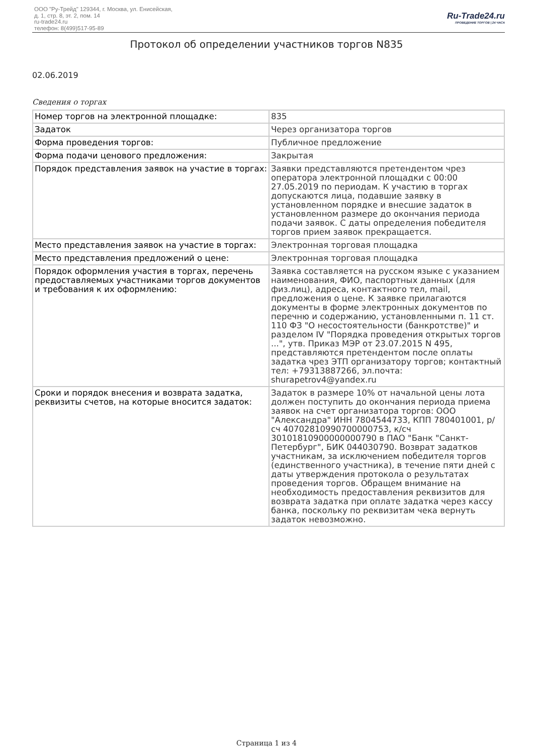ООО "Ру-Трейд" 129344, г. Москва, ул. Енисейская,
д. 1, стр. 8, эт. 2, пом. 14
ru-trade24.ru
телефон: 8(499)517-95-89
Ru-Trade24.ru
ПРОВЕДЕНИЕ ТОРГОВ | 24 ЧАСА
Протокол об определении участников торгов N835
02.06.2019
Сведения о торгах
| Номер торгов на электронной площадке: | 835 |
| Задаток | Через организатора торгов |
| Форма проведения торгов: | Публичное предложение |
| Форма подачи ценового предложения: | Закрытая |
| Порядок представления заявок на участие в торгах: | Заявки представляются претендентом чрез оператора электронной площадки с 00:00 27.05.2019 по периодам. К участию в торгах допускаются лица, подавшие заявку в установленном порядке и внесшие задаток в установленном размере до окончания периода подачи заявок. С даты определения победителя торгов прием заявок прекращается. |
| Место представления заявок на участие в торгах: | Электронная торговая площадка |
| Место представления предложений о цене: | Электронная торговая площадка |
| Порядок оформления участия в торгах, перечень предоставляемых участниками торгов документов и требования к их оформлению: | Заявка составляется на русском языке с указанием наименования, ФИО, паспортных данных (для физ.лиц), адреса, контактного тел, mail, предложения о цене. К заявке прилагаются документы в форме электронных документов по перечню и содержанию, установленными п. 11 ст. 110 ФЗ "О несостоятельности (банкротстве)" и разделом IV "Порядка проведения открытых торгов ...", утв. Приказ МЭР от 23.07.2015 N 495, представляются претендентом после оплаты задатка чрез ЭТП организатору торгов; контактный тел: +79313887266, эл.почта: shurapetrov4@yandex.ru |
| Сроки и порядок внесения и возврата задатка, реквизиты счетов, на которые вносится задаток: | Задаток в размере 10% от начальной цены лота должен поступить до окончания периода приема заявок на счет организатора торгов: ООО "Александра" ИНН 7804544733, КПП 780401001, р/сч 40702810990700000753, к/сч 30101810900000000790 в ПАО "Банк "Санкт-Петербург", БИК 044030790. Возврат задатков участникам, за исключением победителя торгов (единственного участника), в течение пяти дней с даты утверждения протокола о результатах проведения торгов. Обращем внимание на необходимость предоставления реквизитов для возврата задатка при оплате задатка через кассу банка, поскольку по реквизитам чека вернуть задаток невозможно. |
Страница 1 из 4